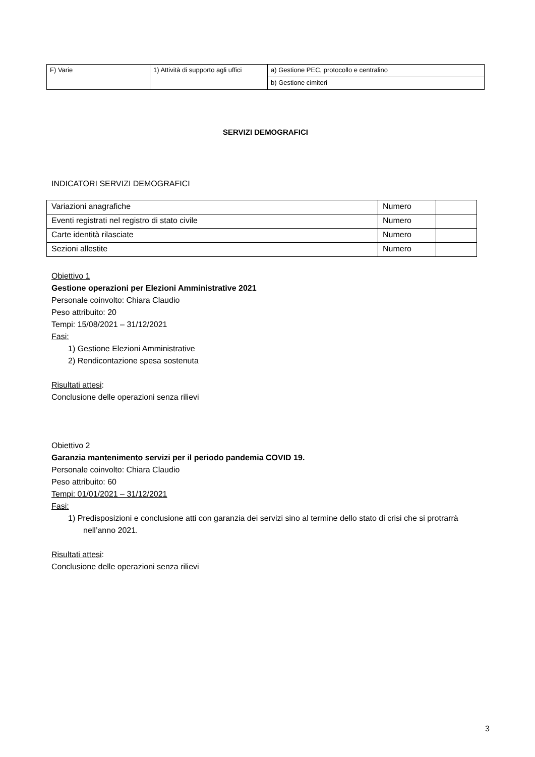| F) Varie | 1) Attività di supporto agli uffici | a) Gestione PEC, protocollo e centralino |
| | | b) Gestione cimiteri |
SERVIZI DEMOGRAFICI
INDICATORI SERVIZI DEMOGRAFICI
| Variazioni anagrafiche | Numero | |
| Eventi registrati nel registro di stato civile | Numero | |
| Carte identità rilasciate | Numero | |
| Sezioni allestite | Numero | |
Obiettivo 1
Gestione operazioni per Elezioni Amministrative 2021
Personale coinvolto: Chiara Claudio
Peso attribuito: 20
Tempi: 15/08/2021 – 31/12/2021
Fasi:
1) Gestione Elezioni Amministrative
2) Rendicontazione spesa sostenuta
Risultati attesi:
Conclusione delle operazioni senza rilievi
Obiettivo 2
Garanzia mantenimento servizi per il periodo pandemia COVID 19.
Personale coinvolto: Chiara Claudio
Peso attribuito: 60
Tempi: 01/01/2021 – 31/12/2021
Fasi:
1) Predisposizioni e conclusione atti con garanzia dei servizi sino al termine dello stato di crisi che si protrarrà nell’anno 2021.
Risultati attesi:
Conclusione delle operazioni senza rilievi
3